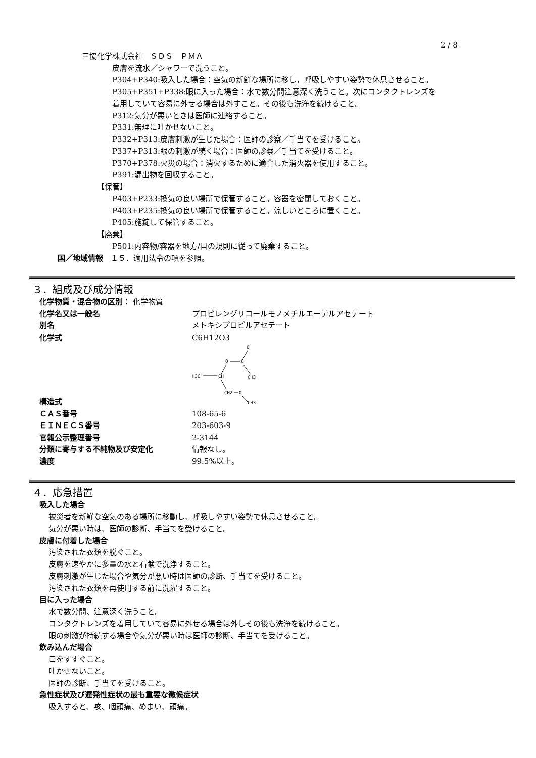2 / 8
三協化学株式会社　ＳＤＳ　ＰＭＡ
皮膚を流水／シャワーで洗うこと。
P304+P340:吸入した場合：空気の新鮮な場所に移し，呼吸しやすい姿勢で休息させること。
P305+P351+P338:眼に入った場合：水で数分間注意深く洗うこと。次にコンタクトレンズを
着用していて容易に外せる場合は外すこと。その後も洗浄を続けること。
P312:気分が悪いときは医師に連絡すること。
P331:無理に吐かせないこと。
P332+P313:皮膚刺激が生じた場合：医師の診察／手当てを受けること。
P337+P313:眼の刺激が続く場合：医師の診察／手当てを受けること。
P370+P378:火災の場合：消火するために適合した消火器を使用すること。
P391:漏出物を回収すること。
【保管】
P403+P233:換気の良い場所で保管すること。容器を密閉しておくこと。
P403+P235:換気の良い場所で保管すること。涼しいところに置くこと。
P405:施錠して保管すること。
【廃棄】
P501:内容物/容器を地方/国の規則に従って廃棄すること。
国／地域情報　１５．適用法令の項を参照。
３．組成及び成分情報
| 化学物質・混合物の区別： 化学物質 | |
| 化学名又は一般名 | プロピレングリコールモノメチルエーテルアセテート |
| 別名 | メトキシプロピルアセテート |
| 化学式 | C6H12O3 |
| 構造式 | O O C CH3 H3C CH CH2 O CH3 |
| ＣＡＳ番号 | 108-65-6 |
| ＥＩＮＥＣＳ番号 | 203-603-9 |
| 官報公示整理番号 | 2-3144 |
| 分類に寄与する不純物及び安定化 | 情報なし。 |
| 濃度 | 99.5%以上。 |
４．応急措置
吸入した場合
被災者を新鮮な空気のある場所に移動し、呼吸しやすい姿勢で休息させること。
気分が悪い時は、医師の診断、手当てを受けること。
皮膚に付着した場合
汚染された衣類を脱ぐこと。
皮膚を速やかに多量の水と石鹸で洗浄すること。
皮膚刺激が生じた場合や気分が悪い時は医師の診断、手当てを受けること。
汚染された衣類を再使用する前に洗濯すること。
目に入った場合
水で数分間、注意深く洗うこと。
コンタクトレンズを着用していて容易に外せる場合は外しその後も洗浄を続けること。
眼の刺激が持続する場合や気分が悪い時は医師の診断、手当てを受けること。
飲み込んだ場合
口をすすぐこと。
吐かせないこと。
医師の診断、手当てを受けること。
急性症状及び遅発性症状の最も重要な徴候症状
吸入すると、咳、咽頭痛、めまい、頭痛。